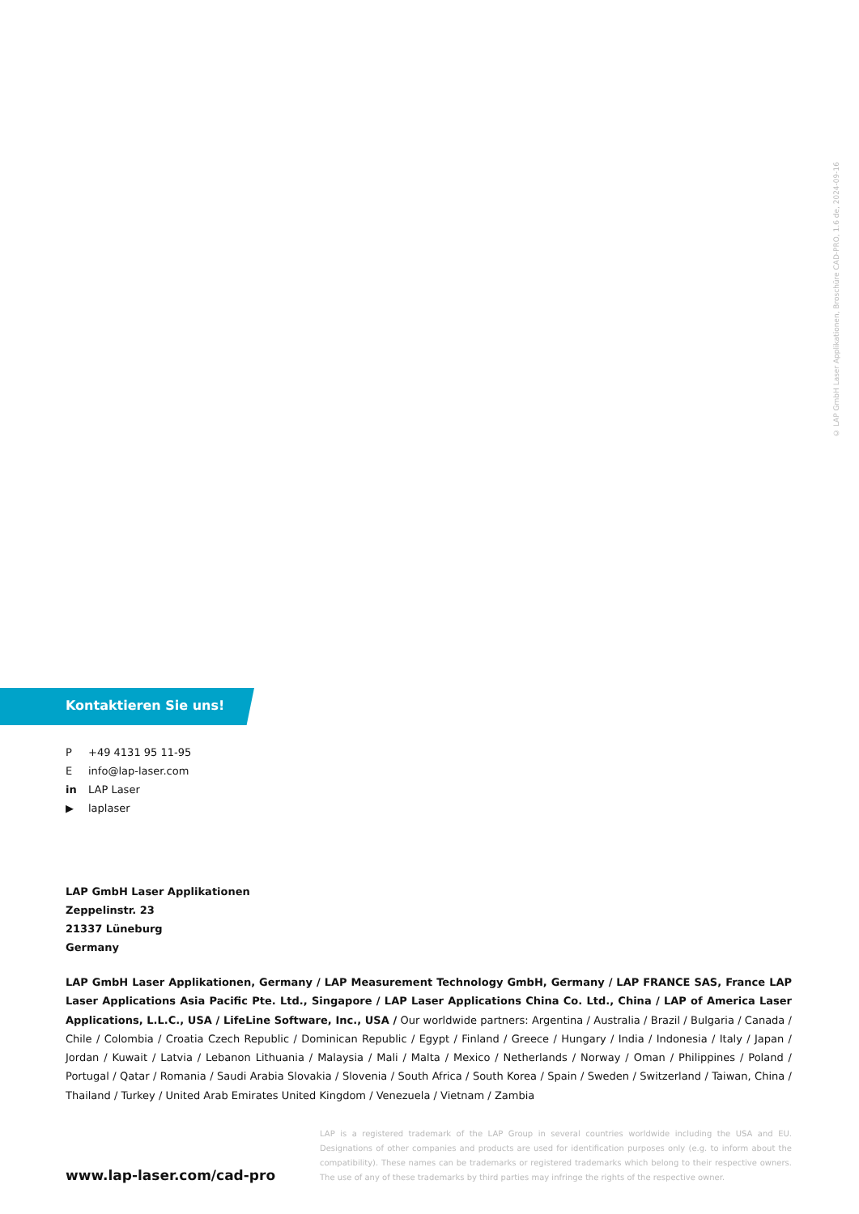© LAP GmbH Laser Applikationen, Broschüre CAD-PRO, 1.6 de, 2024-09-16
Kontaktieren Sie uns!
P +49 4131 95 11-95
Einfo@lap-laser.com
in LAP Laser
▶ laplaser
LAP GmbH Laser Applikationen
Zeppelinstr. 23
21337 Lüneburg
Germany
LAP GmbH Laser Applikationen, Germany / LAP Measurement Technology GmbH, Germany / LAP FRANCE SAS, France LAP Laser Applications Asia Pacific Pte. Ltd., Singapore / LAP Laser Applications China Co. Ltd., China / LAP of America Laser Applications, L.L.C., USA / LifeLine Software, Inc., USA / Our worldwide partners: Argentina / Australia / Brazil / Bulgaria / Canada / Chile / Colombia / Croatia Czech Republic / Dominican Republic / Egypt / Finland / Greece / Hungary / India / Indonesia / Italy / Japan / Jordan / Kuwait / Latvia / Lebanon Lithuania / Malaysia / Mali / Malta / Mexico / Netherlands / Norway / Oman / Philippines / Poland / Portugal / Qatar / Romania / Saudi Arabia Slovakia / Slovenia / South Africa / South Korea / Spain / Sweden / Switzerland / Taiwan, China / Thailand / Turkey / United Arab Emirates United Kingdom / Venezuela / Vietnam / Zambia
LAP is a registered trademark of the LAP Group in several countries worldwide including the USA and EU. Designations of other companies and products are used for identification purposes only (e.g. to inform about the compatibility). These names can be trademarks or registered trademarks which belong to their respective owners. The use of any of these trademarks by third parties may infringe the rights of the respective owner.
www.lap-laser.com/cad-pro